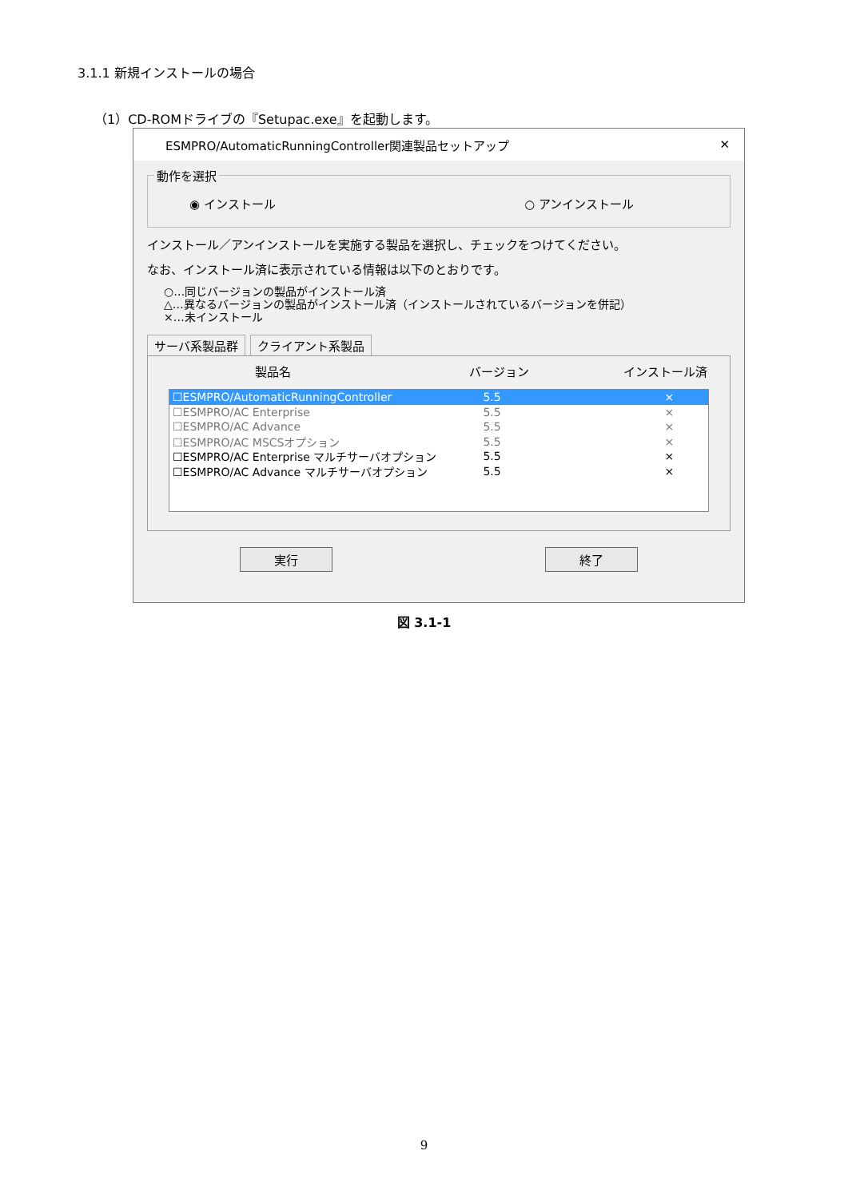3.1.1 新規インストールの場合
（1）CD-ROMドライブの『Setupac.exe』を起動します。
ESMPRO/AutomaticRunningController関連製品セットアップ ✕
動作を選択
◉ インストール ○ アンインストール
インストール／アンインストールを実施する製品を選択し、チェックをつけてください。
なお、インストール済に表示されている情報は以下のとおりです。
○…同じバージョンの製品がインストール済
△…異なるバージョンの製品がインストール済（インストールされているバージョンを併記）
×…未インストール
サーバ系製品群 クライアント系製品
製品名 バージョン インストール済
☐ESMPRO/AutomaticRunningController 5.5 ×
☐ESMPRO/AC Enterprise 5.5 ×
☐ESMPRO/AC Advance 5.5 ×
☐ESMPRO/AC MSCSオプション 5.5 ×
☐ESMPRO/AC Enterprise マルチサーバオプション 5.5 ×
☐ESMPRO/AC Advance マルチサーバオプション 5.5 ×
実行 終了
図 3.1-1
9